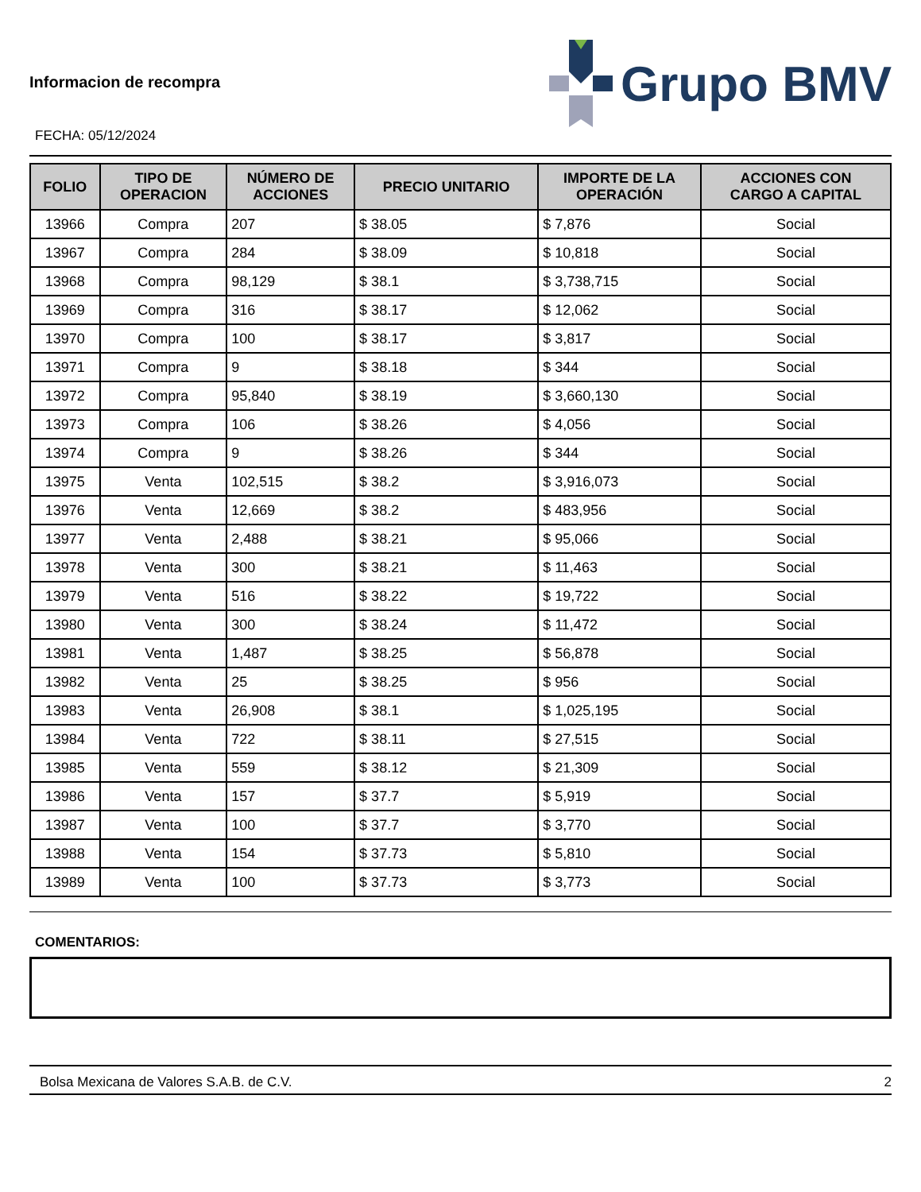Informacion de recompra
FECHA: 05/12/2024
Grupo BMV
| FOLIO | TIPO DE OPERACION | NÚMERO DE ACCIONES | PRECIO UNITARIO | IMPORTE DE LA OPERACIÓN | ACCIONES CON CARGO A CAPITAL |
| --- | --- | --- | --- | --- | --- |
| 13966 | Compra | 207 | $ 38.05 | $ 7,876 | Social |
| 13967 | Compra | 284 | $ 38.09 | $ 10,818 | Social |
| 13968 | Compra | 98,129 | $ 38.1 | $ 3,738,715 | Social |
| 13969 | Compra | 316 | $ 38.17 | $ 12,062 | Social |
| 13970 | Compra | 100 | $ 38.17 | $ 3,817 | Social |
| 13971 | Compra | 9 | $ 38.18 | $ 344 | Social |
| 13972 | Compra | 95,840 | $ 38.19 | $ 3,660,130 | Social |
| 13973 | Compra | 106 | $ 38.26 | $ 4,056 | Social |
| 13974 | Compra | 9 | $ 38.26 | $ 344 | Social |
| 13975 | Venta | 102,515 | $ 38.2 | $ 3,916,073 | Social |
| 13976 | Venta | 12,669 | $ 38.2 | $ 483,956 | Social |
| 13977 | Venta | 2,488 | $ 38.21 | $ 95,066 | Social |
| 13978 | Venta | 300 | $ 38.21 | $ 11,463 | Social |
| 13979 | Venta | 516 | $ 38.22 | $ 19,722 | Social |
| 13980 | Venta | 300 | $ 38.24 | $ 11,472 | Social |
| 13981 | Venta | 1,487 | $ 38.25 | $ 56,878 | Social |
| 13982 | Venta | 25 | $ 38.25 | $ 956 | Social |
| 13983 | Venta | 26,908 | $ 38.1 | $ 1,025,195 | Social |
| 13984 | Venta | 722 | $ 38.11 | $ 27,515 | Social |
| 13985 | Venta | 559 | $ 38.12 | $ 21,309 | Social |
| 13986 | Venta | 157 | $ 37.7 | $ 5,919 | Social |
| 13987 | Venta | 100 | $ 37.7 | $ 3,770 | Social |
| 13988 | Venta | 154 | $ 37.73 | $ 5,810 | Social |
| 13989 | Venta | 100 | $ 37.73 | $ 3,773 | Social |
COMENTARIOS:
Bolsa Mexicana de Valores S.A.B. de C.V. 2